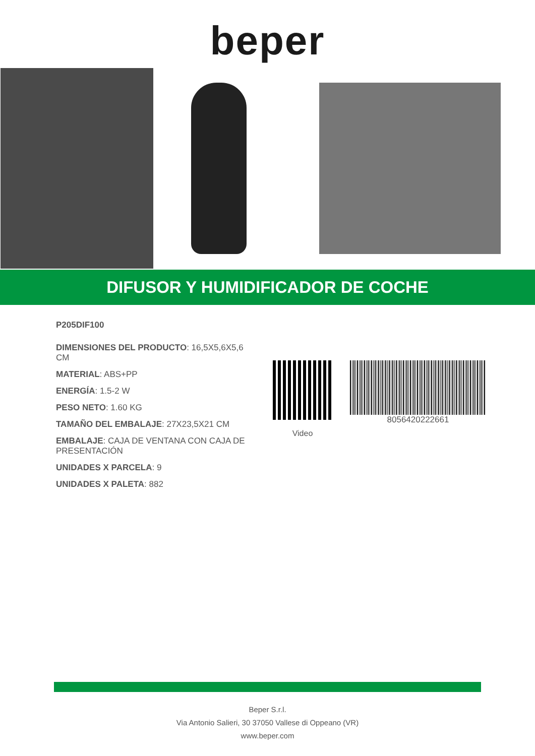beper
DIFUSOR Y HUMIDIFICADOR DE COCHE
P205DIF100
DIMENSIONES DEL PRODUCTO: 16,5X5,6X5,6 CM
MATERIAL: ABS+PP
ENERGÍA: 1.5-2 W
PESO NETO: 1.60 KG
TAMAÑO DEL EMBALAJE: 27X23,5X21 CM
EMBALAJE: CAJA DE VENTANA CON CAJA DE PRESENTACIÓN
UNIDADES X PARCELA: 9
UNIDADES X PALETA: 882
Video
8056420222661
Beper S.r.l.
Via Antonio Salieri, 30 37050 Vallese di Oppeano (VR)
www.beper.com